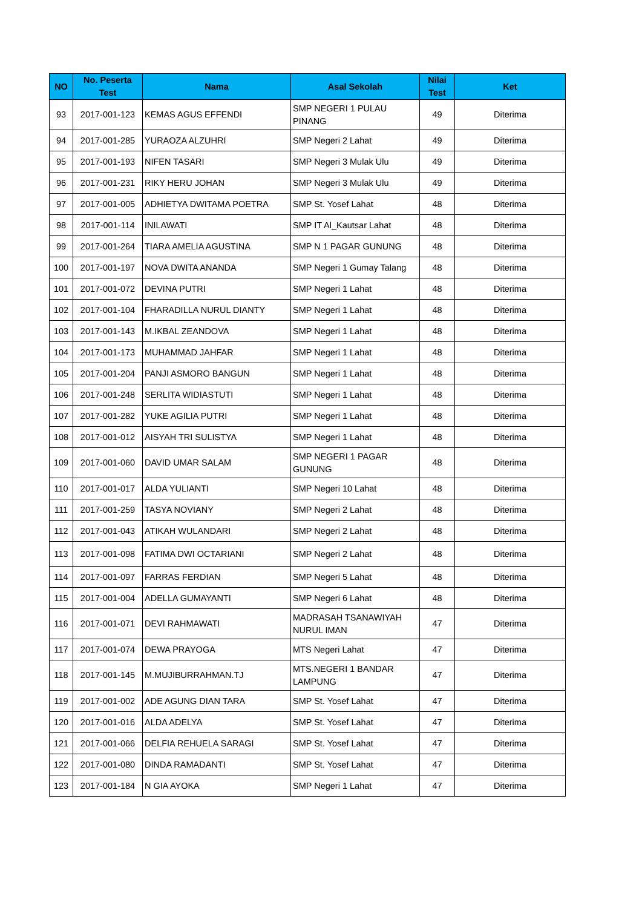| NO | No. Peserta Test | Nama | Asal Sekolah | Nilai Test | Ket |
| --- | --- | --- | --- | --- | --- |
| 93 | 2017-001-123 | KEMAS AGUS EFFENDI | SMP NEGERI 1 PULAU PINANG | 49 | Diterima |
| 94 | 2017-001-285 | YURAOZA ALZUHRI | SMP Negeri 2 Lahat | 49 | Diterima |
| 95 | 2017-001-193 | NIFEN TASARI | SMP Negeri 3 Mulak Ulu | 49 | Diterima |
| 96 | 2017-001-231 | RIKY HERU JOHAN | SMP Negeri 3 Mulak Ulu | 49 | Diterima |
| 97 | 2017-001-005 | ADHIETYA DWITAMA POETRA | SMP St. Yosef Lahat | 48 | Diterima |
| 98 | 2017-001-114 | INILAWATI | SMP IT Al_Kautsar Lahat | 48 | Diterima |
| 99 | 2017-001-264 | TIARA AMELIA AGUSTINA | SMP N 1 PAGAR GUNUNG | 48 | Diterima |
| 100 | 2017-001-197 | NOVA DWITA ANANDA | SMP Negeri 1 Gumay Talang | 48 | Diterima |
| 101 | 2017-001-072 | DEVINA PUTRI | SMP Negeri 1 Lahat | 48 | Diterima |
| 102 | 2017-001-104 | FHARADILLA NURUL DIANTY | SMP Negeri 1 Lahat | 48 | Diterima |
| 103 | 2017-001-143 | M.IKBAL ZEANDOVA | SMP Negeri 1 Lahat | 48 | Diterima |
| 104 | 2017-001-173 | MUHAMMAD JAHFAR | SMP Negeri 1 Lahat | 48 | Diterima |
| 105 | 2017-001-204 | PANJI ASMORO BANGUN | SMP Negeri 1 Lahat | 48 | Diterima |
| 106 | 2017-001-248 | SERLITA WIDIASTUTI | SMP Negeri 1 Lahat | 48 | Diterima |
| 107 | 2017-001-282 | YUKE AGILIA PUTRI | SMP Negeri 1 Lahat | 48 | Diterima |
| 108 | 2017-001-012 | AISYAH TRI SULISTYA | SMP Negeri 1 Lahat | 48 | Diterima |
| 109 | 2017-001-060 | DAVID UMAR SALAM | SMP NEGERI 1 PAGAR GUNUNG | 48 | Diterima |
| 110 | 2017-001-017 | ALDA YULIANTI | SMP Negeri 10 Lahat | 48 | Diterima |
| 111 | 2017-001-259 | TASYA NOVIANY | SMP Negeri 2 Lahat | 48 | Diterima |
| 112 | 2017-001-043 | ATIKAH WULANDARI | SMP Negeri 2 Lahat | 48 | Diterima |
| 113 | 2017-001-098 | FATIMA DWI OCTARIANI | SMP Negeri 2 Lahat | 48 | Diterima |
| 114 | 2017-001-097 | FARRAS FERDIAN | SMP Negeri 5 Lahat | 48 | Diterima |
| 115 | 2017-001-004 | ADELLA GUMAYANTI | SMP Negeri 6 Lahat | 48 | Diterima |
| 116 | 2017-001-071 | DEVI RAHMAWATI | MADRASAH TSANAWIYAH NURUL IMAN | 47 | Diterima |
| 117 | 2017-001-074 | DEWA PRAYOGA | MTS Negeri Lahat | 47 | Diterima |
| 118 | 2017-001-145 | M.MUJIBURRAHMAN.TJ | MTS.NEGERI 1 BANDAR LAMPUNG | 47 | Diterima |
| 119 | 2017-001-002 | ADE AGUNG DIAN TARA | SMP St. Yosef Lahat | 47 | Diterima |
| 120 | 2017-001-016 | ALDA ADELYA | SMP St. Yosef Lahat | 47 | Diterima |
| 121 | 2017-001-066 | DELFIA REHUELA SARAGI | SMP St. Yosef Lahat | 47 | Diterima |
| 122 | 2017-001-080 | DINDA RAMADANTI | SMP St. Yosef Lahat | 47 | Diterima |
| 123 | 2017-001-184 | N GIA AYOKA | SMP Negeri 1 Lahat | 47 | Diterima |